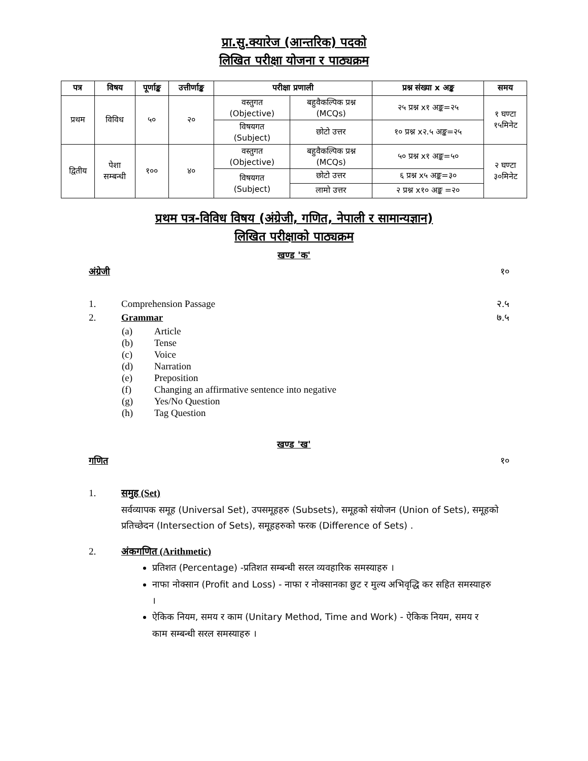प्रा.सु.क्यारेज (आन्तरिक) पदको
लिखित परीक्षा योजना र पाठ्यक्रम
| पत्र | विषय | पूर्णाङ्क | उत्तीर्णाङ्क | परीक्षा प्रणाली | | प्रश्न संख्या x अङ्क | समय |
| --- | --- | --- | --- | --- | --- | --- | --- |
| प्रथम | विविध | ५० | २० | वस्तुगत (Objective) | बहुवैकल्पिक प्रश्न (MCQs) | २५ प्रश्न x१ अङ्क=२५ | १ घण्टा १५मिनेट |
| | | | | विषयगत (Subject) | छोटो उत्तर | १० प्रश्न x२.५ अङ्क=२५ | |
| द्वितीय | पेशा सम्बन्धी | १०० | ४० | वस्तुगत (Objective) | बहुवैकल्पिक प्रश्न (MCQs) | ५० प्रश्न x१ अङ्क=५० | २ घण्टा ३०मिनेट |
| | | | | विषयगत (Subject) | छोटो उत्तर | ६ प्रश्न x५ अङ्क=३० | |
| | | | | | लामो उत्तर | २ प्रश्न x१० अङ्क =२० | |
प्रथम पत्र-विविध विषय (अंग्रेजी, गणित, नेपाली र सामान्यज्ञान)
लिखित परीक्षाको पाठ्यक्रम
खण्ड 'क'
अंग्रेजी १०
1. Comprehension Passage २.५
2. Grammar ७.५
(a) Article
(b) Tense
(c) Voice
(d) Narration
(e) Preposition
(f) Changing an affirmative sentence into negative
(g) Yes/No Question
(h) Tag Question
खण्ड 'ख'
गणित १०
1. समुह (Set)
सर्वव्यापक समूह (Universal Set), उपसमूहहरु (Subsets), समूहको संयोजन (Union of Sets), समूहको प्रतिच्छेदन (Intersection of Sets), समूहहरुको फरक (Difference of Sets) .
2. अंकगणित (Arithmetic)
प्रतिशत (Percentage) -प्रतिशत सम्बन्धी सरल व्यवहारिक समस्याहरु ।
नाफा नोक्सान (Profit and Loss) - नाफा र नोक्सानका छुट र मुल्य अभिवृद्धि कर सहित समस्याहरु ।
ऐकिक नियम, समय र काम (Unitary Method, Time and Work) - ऐकिक नियम, समय र काम सम्बन्धी सरल समस्याहरु ।